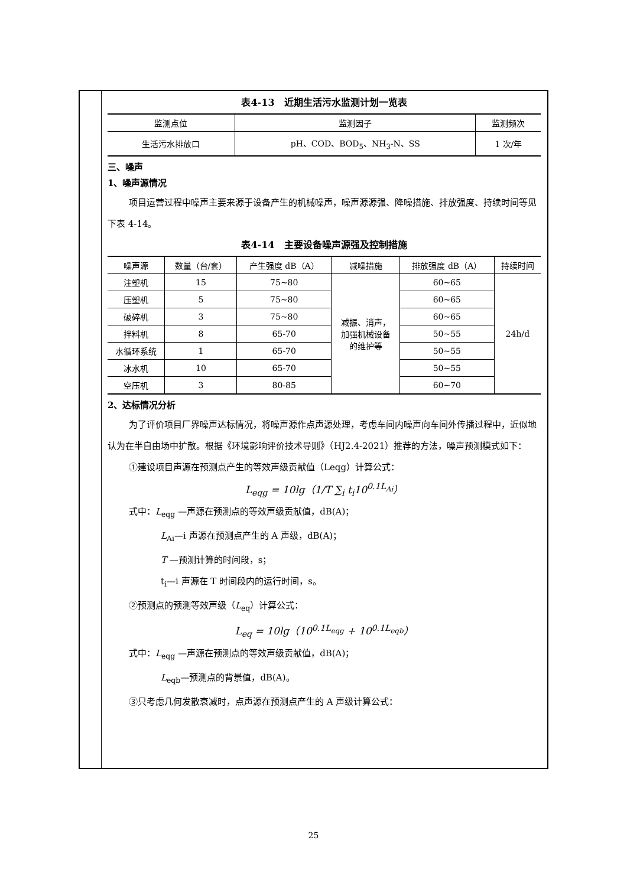表4-13　近期生活污水监测计划一览表
| 监测点位 | 监测因子 | 监测频次 |
| --- | --- | --- |
| 生活污水排放口 | pH、COD、BOD<sub>5</sub>、NH<sub>3</sub>-N、SS | 1 次/年 |
三、噪声
1、噪声源情况
项目运营过程中噪声主要来源于设备产生的机械噪声，噪声源源强、降噪措施、排放强度、持续时间等见下表 4-14。
表4-14　主要设备噪声源强及控制措施
| 噪声源 | 数量（台/套） | 产生强度 dB（A） | 减噪措施 | 排放强度 dB（A） | 持续时间 |
| --- | --- | --- | --- | --- | --- |
| 注塑机 | 15 | 75~80 | 减振、消声， 加强机械设备 的维护等 | 60~65 | 24h/d |
| 压塑机 | 5 | 75~80 | | 60~65 | |
| 破碎机 | 3 | 75~80 | | 60~65 | |
| 拌料机 | 8 | 65-70 | | 50~55 | |
| 水循环系统 | 1 | 65-70 | | 50~55 | |
| 冰水机 | 10 | 65-70 | | 50~55 | |
| 空压机 | 3 | 80-85 | | 60~70 | |
2、达标情况分析
为了评价项目厂界噪声达标情况，将噪声源作点声源处理，考虑车间内噪声向车间外传播过程中，近似地认为在半自由场中扩散。根据《环境影响评价技术导则》（HJ2.4-2021）推荐的方法，噪声预测模式如下：
①建设项目声源在预测点产生的等效声级贡献值（Leqg）计算公式：
L<sub>eqg</sub> = 10lg（1/T ∑<sub>i</sub> t<sub>i</sub>10<sup>0.1L<sub>Ai</sub></sup>）
式中：L<sub>eqg</sub> —声源在预测点的等效声级贡献值，dB(A)；
L<sub>Ai</sub>—i 声源在预测点产生的 A 声级，dB(A)；
T —预测计算的时间段，s；
t<sub>i</sub>—i 声源在 T 时间段内的运行时间，s。
②预测点的预测等效声级（L<sub>eq</sub>）计算公式：
L<sub>eq</sub> = 10lg（10<sup>0.1L<sub>eqg</sub></sup> + 10<sup>0.1L<sub>eqb</sub></sup>）
式中：L<sub>eqg</sub> —声源在预测点的等效声级贡献值，dB(A)；
L<sub>eqb</sub>—预测点的背景值，dB(A)。
③只考虑几何发散衰减时，点声源在预测点产生的 A 声级计算公式：
25